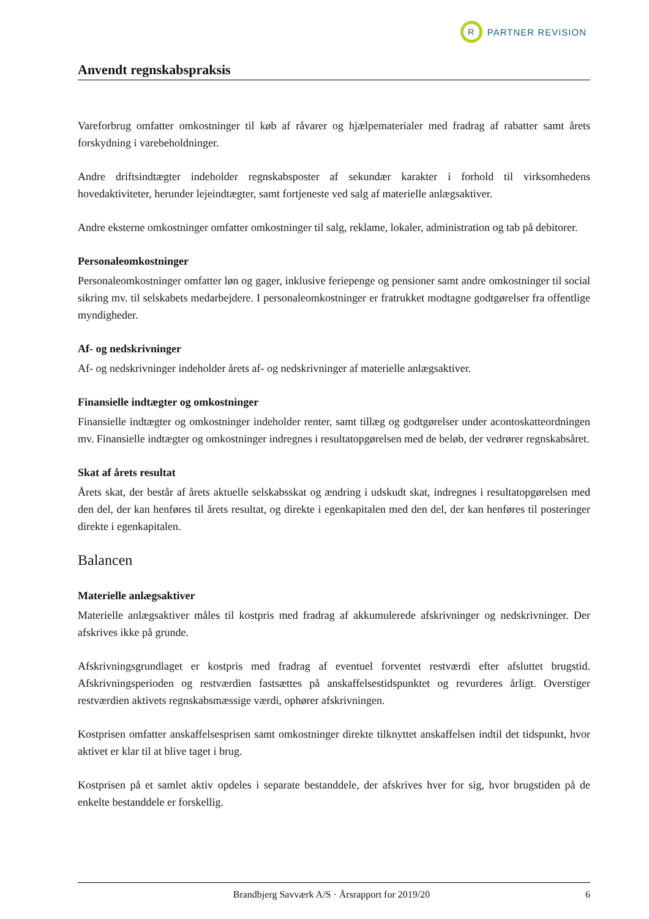R
PARTNER REVISION
Anvendt regnskabspraksis
Vareforbrug omfatter omkostninger til køb af råvarer og hjælpematerialer med fradrag af rabatter samt årets forskydning i varebeholdninger.
Andre driftsindtægter indeholder regnskabsposter af sekundær karakter i forhold til virksomhedens hovedaktiviteter, herunder lejeindtægter, samt fortjeneste ved salg af materielle anlægsaktiver.
Andre eksterne omkostninger omfatter omkostninger til salg, reklame, lokaler, administration og tab på debitorer.
Personaleomkostninger
Personaleomkostninger omfatter løn og gager, inklusive feriepenge og pensioner samt andre omkostninger til social sikring mv. til selskabets medarbejdere. I personaleomkostninger er fratrukket modtagne godtgørelser fra offentlige myndigheder.
Af- og nedskrivninger
Af- og nedskrivninger indeholder årets af- og nedskrivninger af materielle anlægsaktiver.
Finansielle indtægter og omkostninger
Finansielle indtægter og omkostninger indeholder renter, samt tillæg og godtgørelser under acontoskatteordningen mv. Finansielle indtægter og omkostninger indregnes i resultatopgørelsen med de beløb, der vedrører regnskabsåret.
Skat af årets resultat
Årets skat, der består af årets aktuelle selskabsskat og ændring i udskudt skat, indregnes i resultatopgørelsen med den del, der kan henføres til årets resultat, og direkte i egenkapitalen med den del, der kan henføres til posteringer direkte i egenkapitalen.
Balancen
Materielle anlægsaktiver
Materielle anlægsaktiver måles til kostpris med fradrag af akkumulerede afskrivninger og nedskrivninger. Der afskrives ikke på grunde.
Afskrivningsgrundlaget er kostpris med fradrag af eventuel forventet restværdi efter afsluttet brugstid. Afskrivningsperioden og restværdien fastsættes på anskaffelsestidspunktet og revurderes årligt. Overstiger restværdien aktivets regnskabsmæssige værdi, ophører afskrivningen.
Kostprisen omfatter anskaffelsesprisen samt omkostninger direkte tilknyttet anskaffelsen indtil det tidspunkt, hvor aktivet er klar til at blive taget i brug.
Kostprisen på et samlet aktiv opdeles i separate bestanddele, der afskrives hver for sig, hvor brugstiden på de enkelte bestanddele er forskellig.
Brandbjerg Savværk A/S · Årsrapport for 2019/20 6